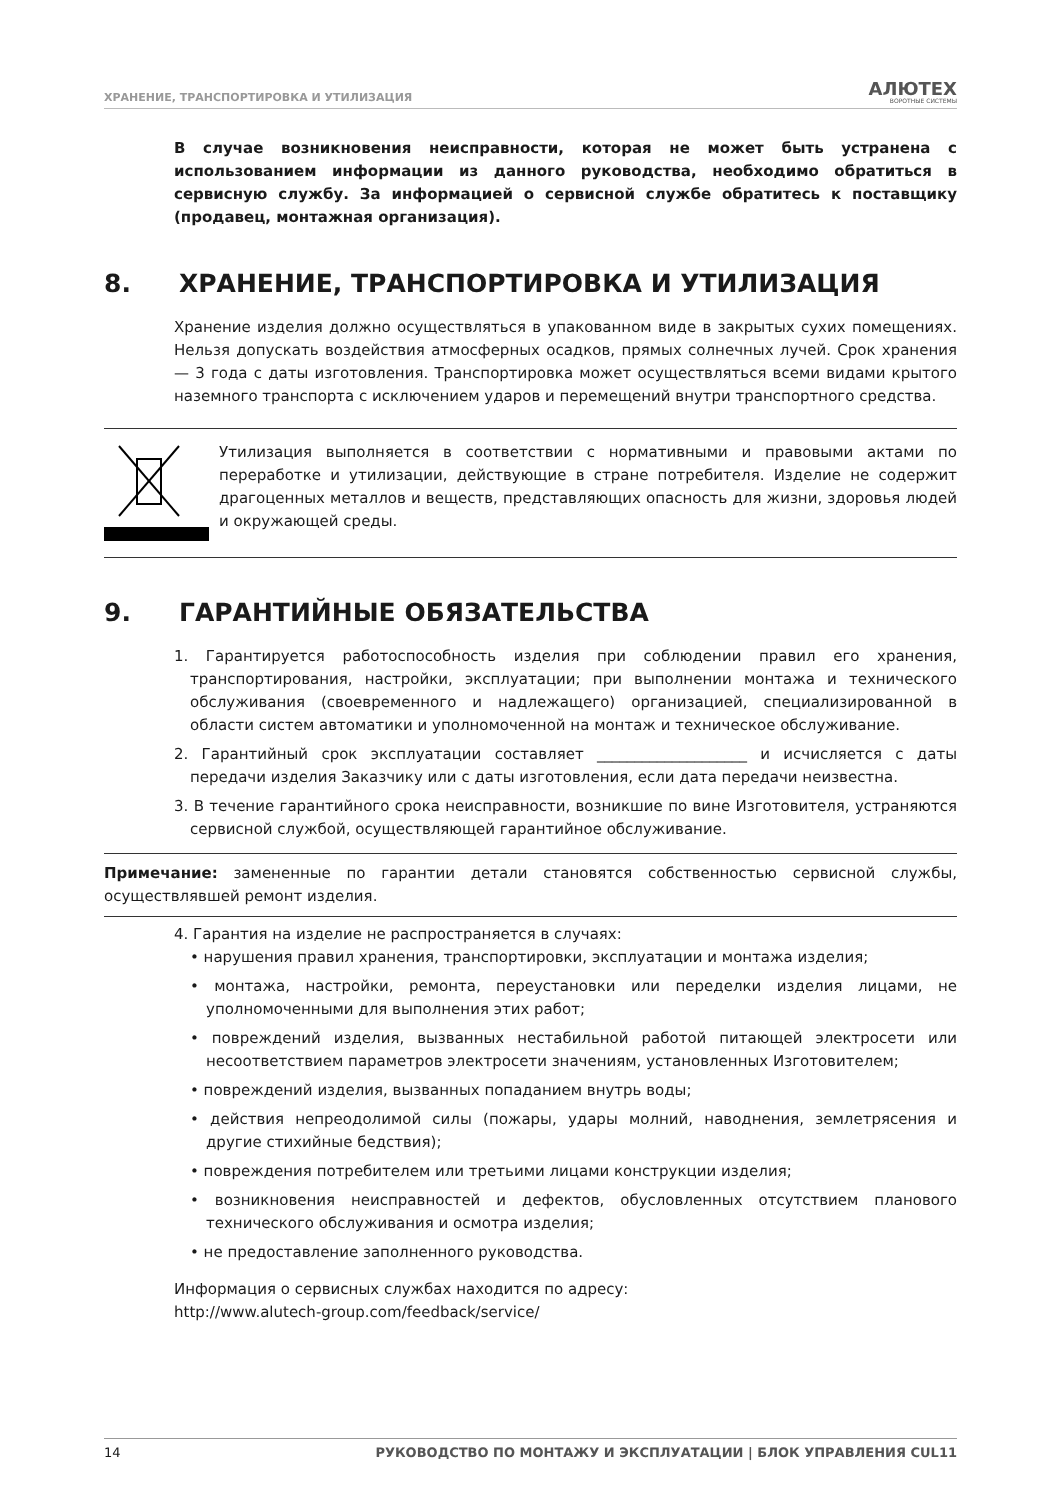ХРАНЕНИЕ, ТРАНСПОРТИРОВКА И УТИЛИЗАЦИЯ
АЛЮТЕХ
ВОРОТНЫЕ СИСТЕМЫ
В случае возникновения неисправности, которая не может быть устранена с использованием информации из данного руководства, необходимо обратиться в сервисную службу. За информацией о сервисной службе обратитесь к поставщику (продавец, монтажная организация).
8. ХРАНЕНИЕ, ТРАНСПОРТИРОВКА И УТИЛИЗАЦИЯ
Хранение изделия должно осуществляться в упакованном виде в закрытых сухих помещениях. Нельзя допускать воздействия атмосферных осадков, прямых солнечных лучей. Срок хранения — 3 года с даты изготовления. Транспортировка может осуществляться всеми видами крытого наземного транспорта с исключением ударов и перемещений внутри транспортного средства.
Утилизация выполняется в соответствии с нормативными и правовыми актами по переработке и утилизации, действующие в стране потребителя. Изделие не содержит драгоценных металлов и веществ, представляющих опасность для жизни, здоровья людей и окружающей среды.
9. ГАРАНТИЙНЫЕ ОБЯЗАТЕЛЬСТВА
1. Гарантируется работоспособность изделия при соблюдении правил его хранения, транспортирования, настройки, эксплуатации; при выполнении монтажа и технического обслуживания (своевременного и надлежащего) организацией, специализированной в области систем автоматики и уполномоченной на монтаж и техническое обслуживание.
2. Гарантийный срок эксплуатации составляет ____________________ и исчисляется с даты передачи изделия Заказчику или с даты изготовления, если дата передачи неизвестна.
3. В течение гарантийного срока неисправности, возникшие по вине Изготовителя, устраняются сервисной службой, осуществляющей гарантийное обслуживание.
Примечание: замененные по гарантии детали становятся собственностью сервисной службы, осуществлявшей ремонт изделия.
4. Гарантия на изделие не распространяется в случаях:
• нарушения правил хранения, транспортировки, эксплуатации и монтажа изделия;
• монтажа, настройки, ремонта, переустановки или переделки изделия лицами, не уполномоченными для выполнения этих работ;
• повреждений изделия, вызванных нестабильной работой питающей электросети или несоответствием параметров электросети значениям, установленных Изготовителем;
• повреждений изделия, вызванных попаданием внутрь воды;
• действия непреодолимой силы (пожары, удары молний, наводнения, землетрясения и другие стихийные бедствия);
• повреждения потребителем или третьими лицами конструкции изделия;
• возникновения неисправностей и дефектов, обусловленных отсутствием планового технического обслуживания и осмотра изделия;
• не предоставление заполненного руководства.
Информация о сервисных службах находится по адресу:
http://www.alutech-group.com/feedback/service/
14 РУКОВОДСТВО ПО МОНТАЖУ И ЭКСПЛУАТАЦИИ | БЛОК УПРАВЛЕНИЯ CUL11